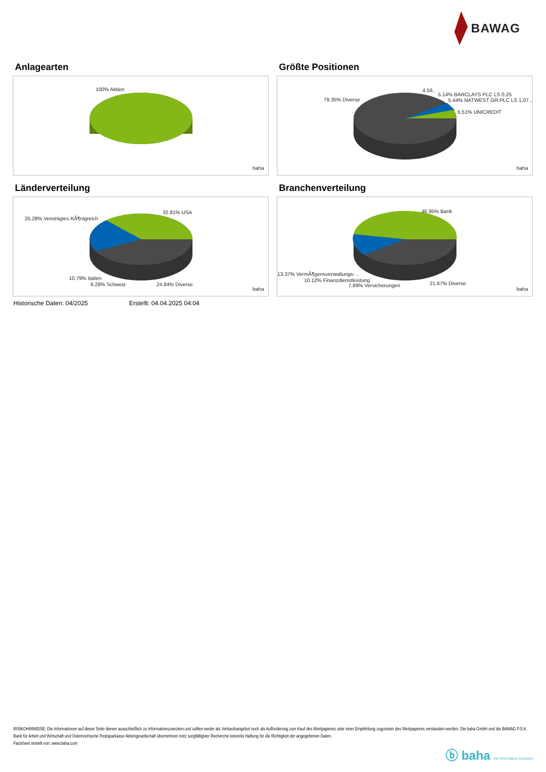BAWAG
Anlagearten
100% Aktien
baha
Größte Positionen
79.35% Diverse
4.56..
5.14% BARCLAYS PLC LS 0,25
5.44% NATWEST GR.PLC LS 1,07..
5.51% UNICREDIT
baha
Länderverteilung
32.81% USA
25.28% Vereinigtes KÃ¶nigreich
10.79% Italien
6.28% Schweiz 24.84% Diverse
baha
Branchenverteilung
46.95% Bank
13.37% VermÃ¶gensverwaltungs- ..
10.12% Finanzdienstleistung
7.89% Versicherungen 21.67% Diverse
baha
Historische Daten: 04/2025 Erstellt: 04.04.2025 04:04
RISIKOHINWEISE: Die Informationen auf dieser Seite dienen ausschließlich zu Informationszwecken und sollten weder als Verkaufsangebot noch als Aufforderung zum Kauf des Wertpapieres oder einer Empfehlung zugunsten des Wertpapieres verstanden werden. Die baha GmbH und die BAWAG P.S.K. Bank für Arbeit und Wirtschaft und Österreichische Postsparkasse Aktiengesellschaft übernehmen trotz sorgfältigster Recherche keinerlei Haftung für die Richtigkeit der angegebenen Daten.
Factsheet erstellt von: www.baha.com
ⓑ baha the information company